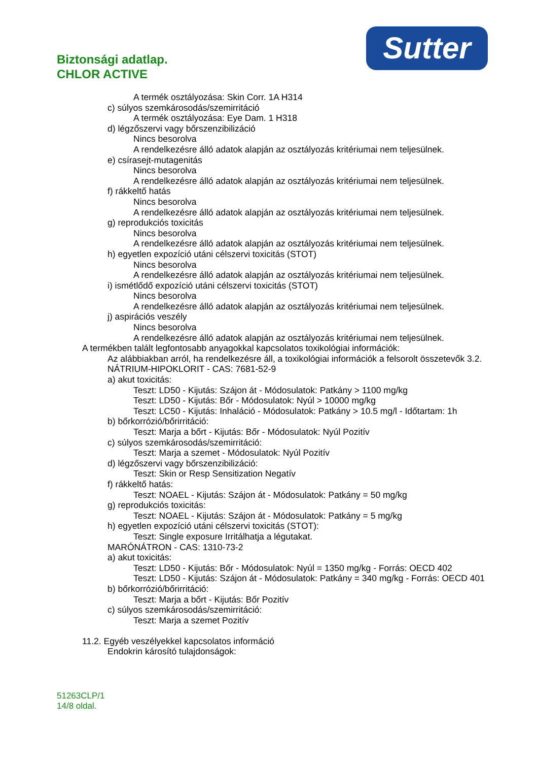Biztonsági adatlap.
CHLOR ACTIVE
Sutter
A termék osztályozása: Skin Corr. 1A H314
c) súlyos szemkárosodás/szemirritáció
A termék osztályozása: Eye Dam. 1 H318
d) légzőszervi vagy bőrszenzibilizáció
Nincs besorolva
A rendelkezésre álló adatok alapján az osztályozás kritériumai nem teljesülnek.
e) csírasejt-mutagenitás
Nincs besorolva
A rendelkezésre álló adatok alapján az osztályozás kritériumai nem teljesülnek.
f) rákkeltő hatás
Nincs besorolva
A rendelkezésre álló adatok alapján az osztályozás kritériumai nem teljesülnek.
g) reprodukciós toxicitás
Nincs besorolva
A rendelkezésre álló adatok alapján az osztályozás kritériumai nem teljesülnek.
h) egyetlen expozíció utáni célszervi toxicitás (STOT)
Nincs besorolva
A rendelkezésre álló adatok alapján az osztályozás kritériumai nem teljesülnek.
i) ismétlődő expozíció utáni célszervi toxicitás (STOT)
Nincs besorolva
A rendelkezésre álló adatok alapján az osztályozás kritériumai nem teljesülnek.
j) aspirációs veszély
Nincs besorolva
A rendelkezésre álló adatok alapján az osztályozás kritériumai nem teljesülnek.
A termékben talált legfontosabb anyagokkal kapcsolatos toxikológiai információk:
Az alábbiakban arról, ha rendelkezésre áll, a toxikológiai információk a felsorolt összetevők 3.2.
NÁTRIUM-HIPOKLORIT - CAS: 7681-52-9
a) akut toxicitás:
Teszt: LD50 - Kijutás: Szájon át - Módosulatok: Patkány > 1100 mg/kg
Teszt: LD50 - Kijutás: Bőr - Módosulatok: Nyúl > 10000 mg/kg
Teszt: LC50 - Kijutás: Inhaláció - Módosulatok: Patkány > 10.5 mg/l - Időtartam: 1h
b) bőrkorrózió/bőrirritáció:
Teszt: Marja a bőrt - Kijutás: Bőr - Módosulatok: Nyúl Pozitív
c) súlyos szemkárosodás/szemirritáció:
Teszt: Marja a szemet - Módosulatok: Nyúl Pozitív
d) légzőszervi vagy bőrszenzibilizáció:
Teszt: Skin or Resp Sensitization Negatív
f) rákkeltő hatás:
Teszt: NOAEL - Kijutás: Szájon át - Módosulatok: Patkány = 50 mg/kg
g) reprodukciós toxicitás:
Teszt: NOAEL - Kijutás: Szájon át - Módosulatok: Patkány = 5 mg/kg
h) egyetlen expozíció utáni célszervi toxicitás (STOT):
Teszt: Single exposure Irritálhatja a légutakat.
MARÓNÁTRON - CAS: 1310-73-2
a) akut toxicitás:
Teszt: LD50 - Kijutás: Bőr - Módosulatok: Nyúl = 1350 mg/kg - Forrás: OECD 402
Teszt: LD50 - Kijutás: Szájon át - Módosulatok: Patkány = 340 mg/kg - Forrás: OECD 401
b) bőrkorrózió/bőrirritáció:
Teszt: Marja a bőrt - Kijutás: Bőr Pozitív
c) súlyos szemkárosodás/szemirritáció:
Teszt: Marja a szemet Pozitív
11.2. Egyéb veszélyekkel kapcsolatos információ
Endokrin károsító tulajdonságok:
51263CLP/1
14/8 oldal.